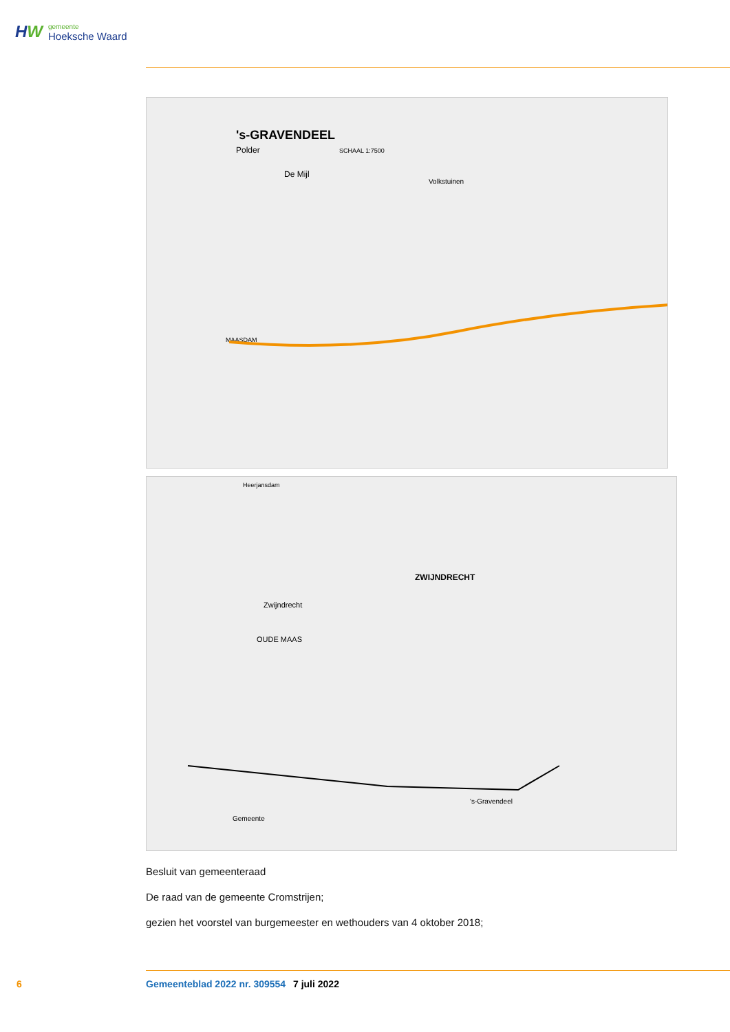HW
gemeente
Hoeksche Waard
's-GRAVENDEEL
Polder
SCHAAL 1:7500
De Mijl
Volkstuinen
MAASDAM
Heerjansdam
ZWIJNDRECHT
Zwijndrecht
OUDE MAAS
's-Gravendeel
Gemeente
Besluit van gemeenteraad
De raad van de gemeente Cromstrijen;
gezien het voorstel van burgemeester en wethouders van 4 oktober 2018;
6 Gemeenteblad 2022 nr. 309554 7 juli 2022